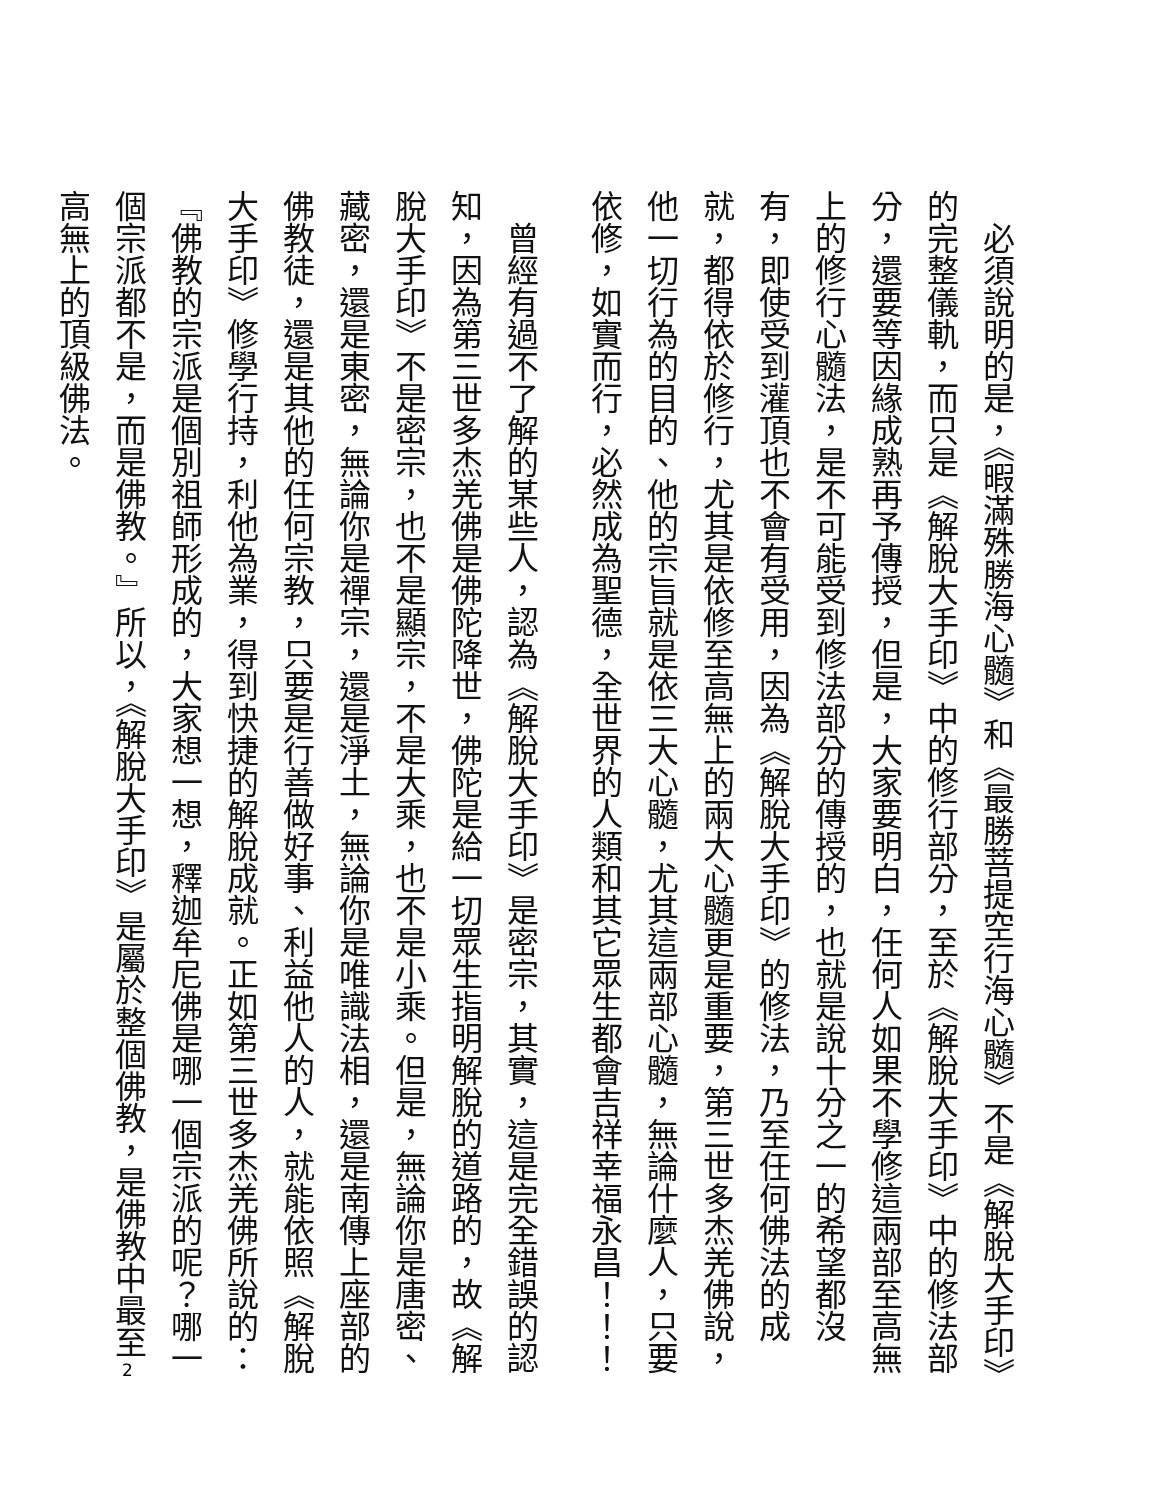必須說明的是，《暇滿殊勝海心髓》和《最勝菩提空行海心髓》不是《解脫大手印》的完整儀軌，而只是《解脫大手印》中的修行部分，至於《解脫大手印》中的修法部分，還要等因緣成熟再予傳授，但是，大家要明白，任何人如果不學修這兩部至高無上的修行心髓法，是不可能受到修法部分的傳授的，也就是說十分之一的希望都沒有，即使受到灌頂也不會有受用，因為《解脫大手印》的修法，乃至任何佛法的成就，都得依於修行，尤其是依修至高無上的兩大心髓更是重要，第三世多杰羌佛說，他一切行為的目的、他的宗旨就是依三大心髓，尤其這兩部心髓，無論什麼人，只要依修，如實而行，必然成為聖德，全世界的人類和其它眾生都會吉祥幸福永昌！！！
曾經有過不了解的某些人，認為《解脫大手印》是密宗，其實，這是完全錯誤的認知，因為第三世多杰羌佛是佛陀降世，佛陀是給一切眾生指明解脫的道路的，故《解脫大手印》不是密宗，也不是顯宗，不是大乘，也不是小乘。但是，無論你是唐密、藏密，還是東密，無論你是禪宗，還是淨土，無論你是唯識法相，還是南傳上座部的佛教徒，還是其他的任何宗教，只要是行善做好事、利益他人的人，就能依照《解脫大手印》修學行持，利他為業，得到快捷的解脫成就。正如第三世多杰羌佛所說的：『佛教的宗派是個別祖師形成的，大家想一想，釋迦牟尼佛是哪一個宗派的呢？哪一個宗派都不是，而是佛教。』所以，《解脫大手印》是屬於整個佛教，是佛教中最至高無上的頂級佛法。
2